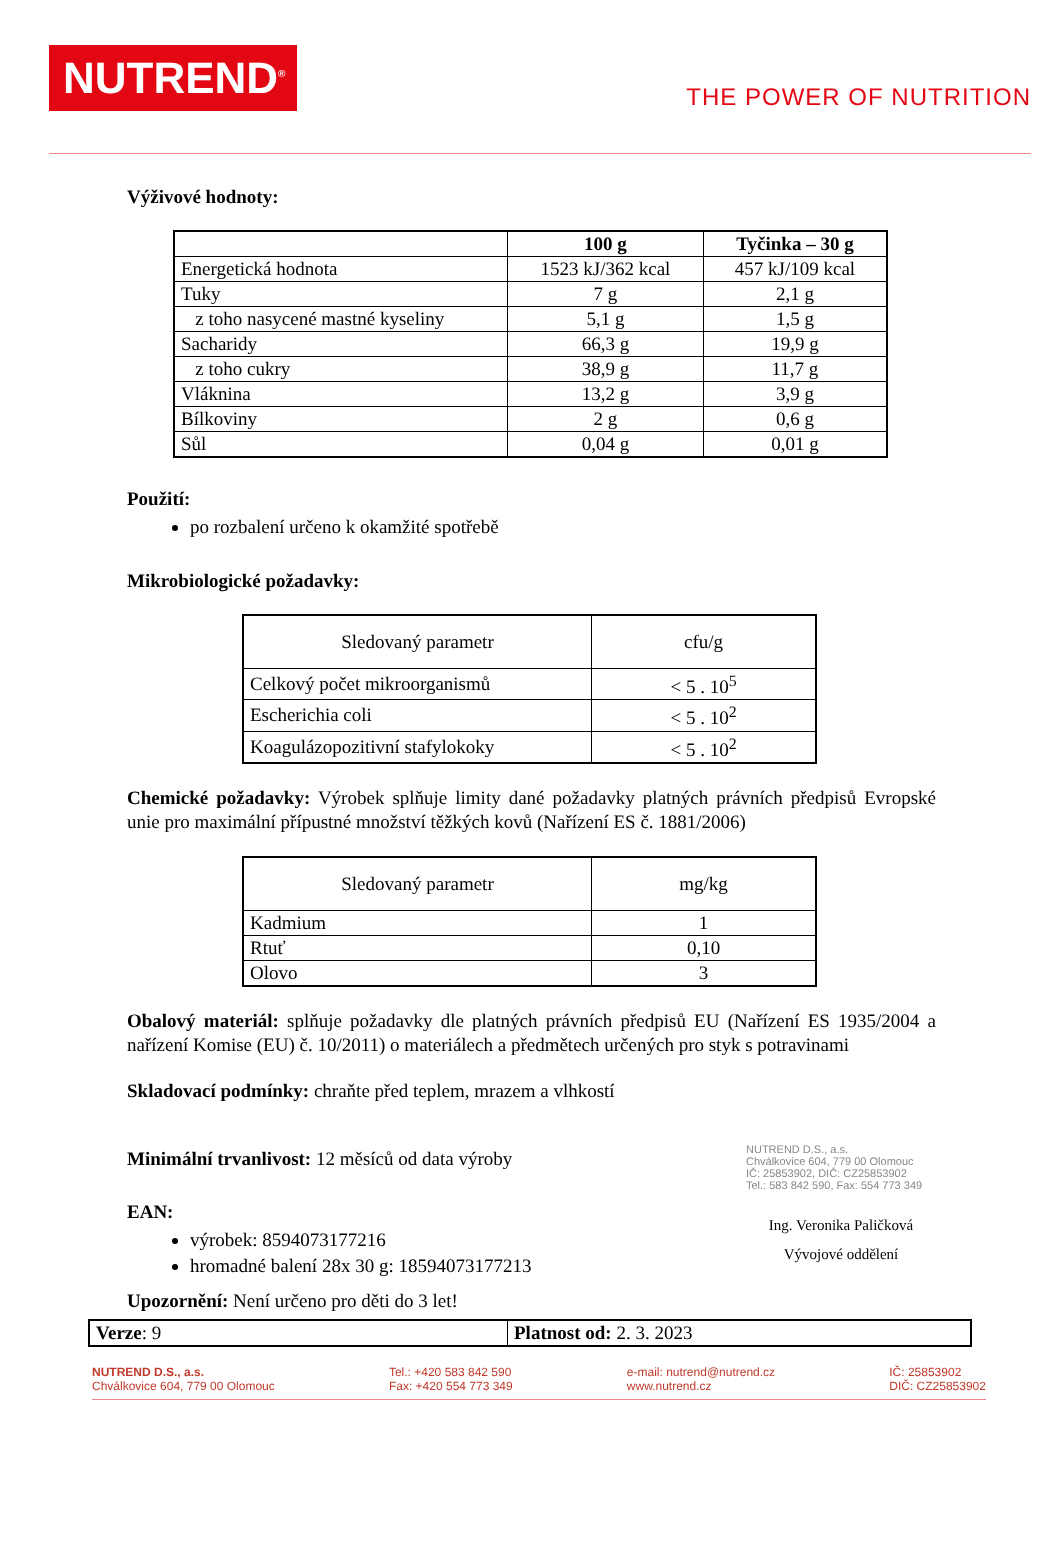NUTREND<sup>®</sup>
THE POWER OF NUTRITION
Výživové hodnoty:
| | 100 g | Tyčinka – 30 g |
| --- | --- | --- |
| Energetická hodnota | 1523 kJ/362 kcal | 457 kJ/109 kcal |
| Tuky | 7 g | 2,1 g |
| z toho nasycené mastné kyseliny | 5,1 g | 1,5 g |
| Sacharidy | 66,3 g | 19,9 g |
| z toho cukry | 38,9 g | 11,7 g |
| Vláknina | 13,2 g | 3,9 g |
| Bílkoviny | 2 g | 0,6 g |
| Sůl | 0,04 g | 0,01 g |
Použití:
po rozbalení určeno k okamžité spotřebě
Mikrobiologické požadavky:
| Sledovaný parametr | cfu/g |
| Celkový počet mikroorganismů | < 5 . 10<sup>5</sup> |
| Escherichia coli | < 5 . 10<sup>2</sup> |
| Koagulázopozitivní stafylokoky | < 5 . 10<sup>2</sup> |
Chemické požadavky: Výrobek splňuje limity dané požadavky platných právních předpisů Evropské unie pro maximální přípustné množství těžkých kovů (Nařízení ES č. 1881/2006)
| Sledovaný parametr | mg/kg |
| Kadmium | 1 |
| Rtuť | 0,10 |
| Olovo | 3 |
Obalový materiál: splňuje požadavky dle platných právních předpisů EU (Nařízení ES 1935/2004 a nařízení Komise (EU) č. 10/2011) o materiálech a předmětech určených pro styk s potravinami
Skladovací podmínky: chraňte před teplem, mrazem a vlhkostí
Minimální trvanlivost: 12 měsíců od data výroby
EAN:
výrobek: 8594073177216
hromadné balení 28x 30 g: 18594073177213
Upozornění: Není určeno pro děti do 3 let!
NUTREND D.S., a.s.
Chválkovice 604, 779 00 Olomouc
IČ: 25853902, DIČ: CZ25853902
Tel.: 583 842 590, Fax: 554 773 349
Ing. Veronika Paličková
Vývojové oddělení
| Verze : 9 | Platnost od: 2. 3. 2023 |
NUTREND D.S., a.s.
Chválkovice 604, 779 00 Olomouc
Tel.: +420 583 842 590
Fax: +420 554 773 349
e-mail: nutrend@nutrend.cz
www.nutrend.cz
IČ: 25853902
DIČ: CZ25853902